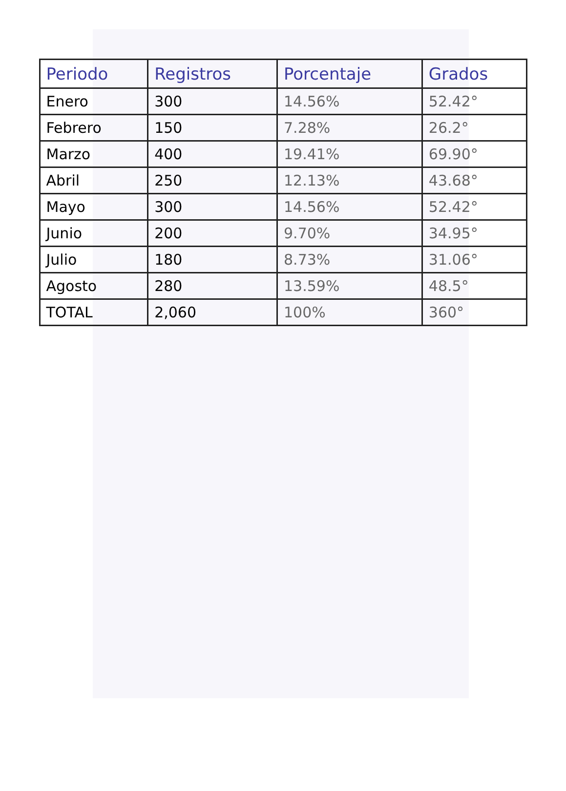| Periodo | Registros | Porcentaje | Grados |
| --- | --- | --- | --- |
| Enero | 300 | 14.56% | 52.42° |
| Febrero | 150 | 7.28% | 26.2° |
| Marzo | 400 | 19.41% | 69.90° |
| Abril | 250 | 12.13% | 43.68° |
| Mayo | 300 | 14.56% | 52.42° |
| Junio | 200 | 9.70% | 34.95° |
| Julio | 180 | 8.73% | 31.06° |
| Agosto | 280 | 13.59% | 48.5° |
| TOTAL | 2,060 | 100% | 360° |